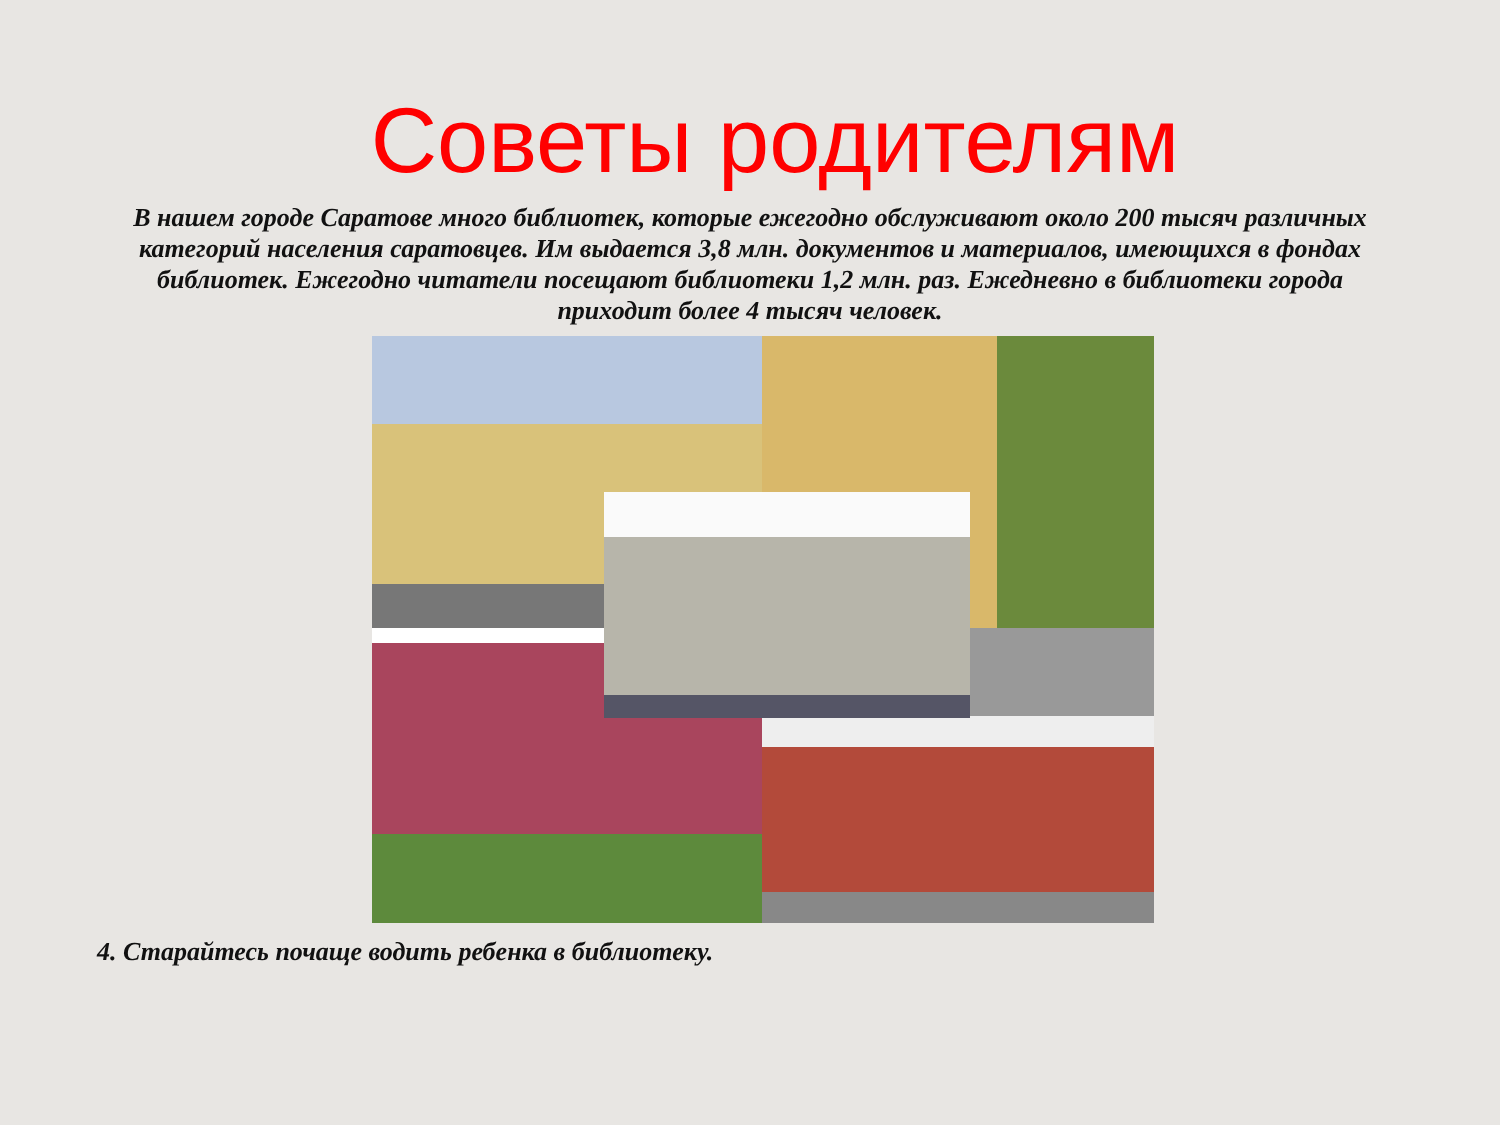Советы родителям
В нашем городе Саратове много библиотек, которые ежегодно обслуживают около 200 тысяч различных категорий населения саратовцев. Им выдается 3,8 млн. документов и материалов, имеющихся в фондах библиотек. Ежегодно читатели посещают библиотеки 1,2 млн. раз. Ежедневно в библиотеки города приходит более 4 тысяч человек.
4. Старайтесь почаще водить ребенка в библиотеку.